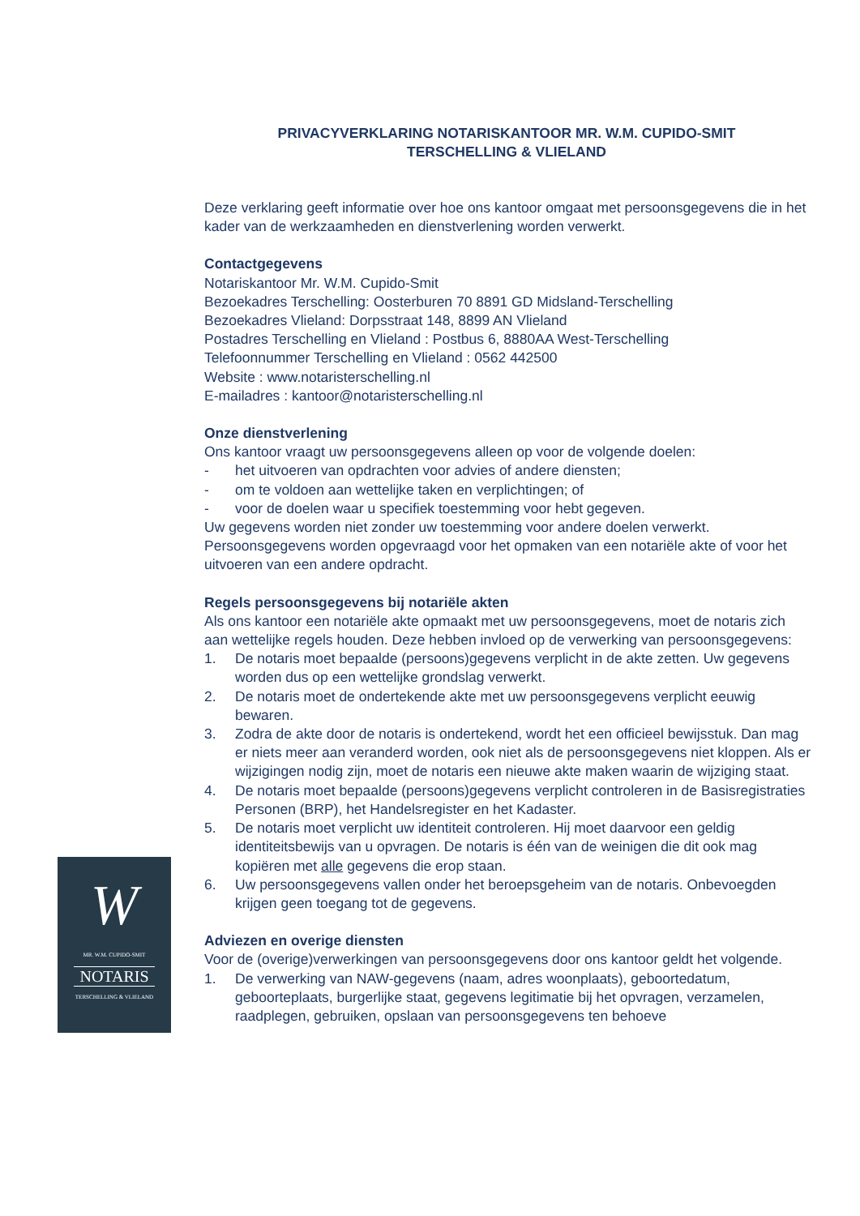PRIVACYVERKLARING NOTARISKANTOOR MR. W.M. CUPIDO-SMIT
TERSCHELLING & VLIELAND
Deze verklaring geeft informatie over hoe ons kantoor omgaat met persoonsgegevens die in het kader van de werkzaamheden en dienstverlening worden verwerkt.
Contactgegevens
Notariskantoor Mr. W.M. Cupido-Smit
Bezoekadres Terschelling: Oosterburen 70 8891 GD Midsland-Terschelling
Bezoekadres Vlieland: Dorpsstraat 148, 8899 AN Vlieland
Postadres Terschelling en Vlieland : Postbus 6, 8880AA West-Terschelling
Telefoonnummer Terschelling en Vlieland : 0562 442500
Website : www.notaristerschelling.nl
E-mailadres : kantoor@notaristerschelling.nl
Onze dienstverlening
Ons kantoor vraagt uw persoonsgegevens alleen op voor de volgende doelen:
- het uitvoeren van opdrachten voor advies of andere diensten;
- om te voldoen aan wettelijke taken en verplichtingen; of
- voor de doelen waar u specifiek toestemming voor hebt gegeven.
Uw gegevens worden niet zonder uw toestemming voor andere doelen verwerkt. Persoonsgegevens worden opgevraagd voor het opmaken van een notariële akte of voor het uitvoeren van een andere opdracht.
Regels persoonsgegevens bij notariële akten
Als ons kantoor een notariële akte opmaakt met uw persoonsgegevens, moet de notaris zich aan wettelijke regels houden. Deze hebben invloed op de verwerking van persoonsgegevens:
1. De notaris moet bepaalde (persoons)gegevens verplicht in de akte zetten. Uw gegevens worden dus op een wettelijke grondslag verwerkt.
2. De notaris moet de ondertekende akte met uw persoonsgegevens verplicht eeuwig bewaren.
3. Zodra de akte door de notaris is ondertekend, wordt het een officieel bewijsstuk. Dan mag er niets meer aan veranderd worden, ook niet als de persoonsgegevens niet kloppen. Als er wijzigingen nodig zijn, moet de notaris een nieuwe akte maken waarin de wijziging staat.
4. De notaris moet bepaalde (persoons)gegevens verplicht controleren in de Basisregistraties Personen (BRP), het Handelsregister en het Kadaster.
5. De notaris moet verplicht uw identiteit controleren. Hij moet daarvoor een geldig identiteitsbewijs van u opvragen. De notaris is één van de weinigen die dit ook mag kopiëren met alle gegevens die erop staan.
6. Uw persoonsgegevens vallen onder het beroepsgeheim van de notaris. Onbevoegden krijgen geen toegang tot de gegevens.
Adviezen en overige diensten
Voor de (overige)verwerkingen van persoonsgegevens door ons kantoor geldt het volgende.
1. De verwerking van NAW-gegevens (naam, adres woonplaats), geboortedatum, geboorteplaats, burgerlijke staat, gegevens legitimatie bij het opvragen, verzamelen, raadplegen, gebruiken, opslaan van persoonsgegevens ten behoeve
W
MR. W.M. CUPIDO-SMIT
NOTARIS
TERSCHELLING & VLIELAND